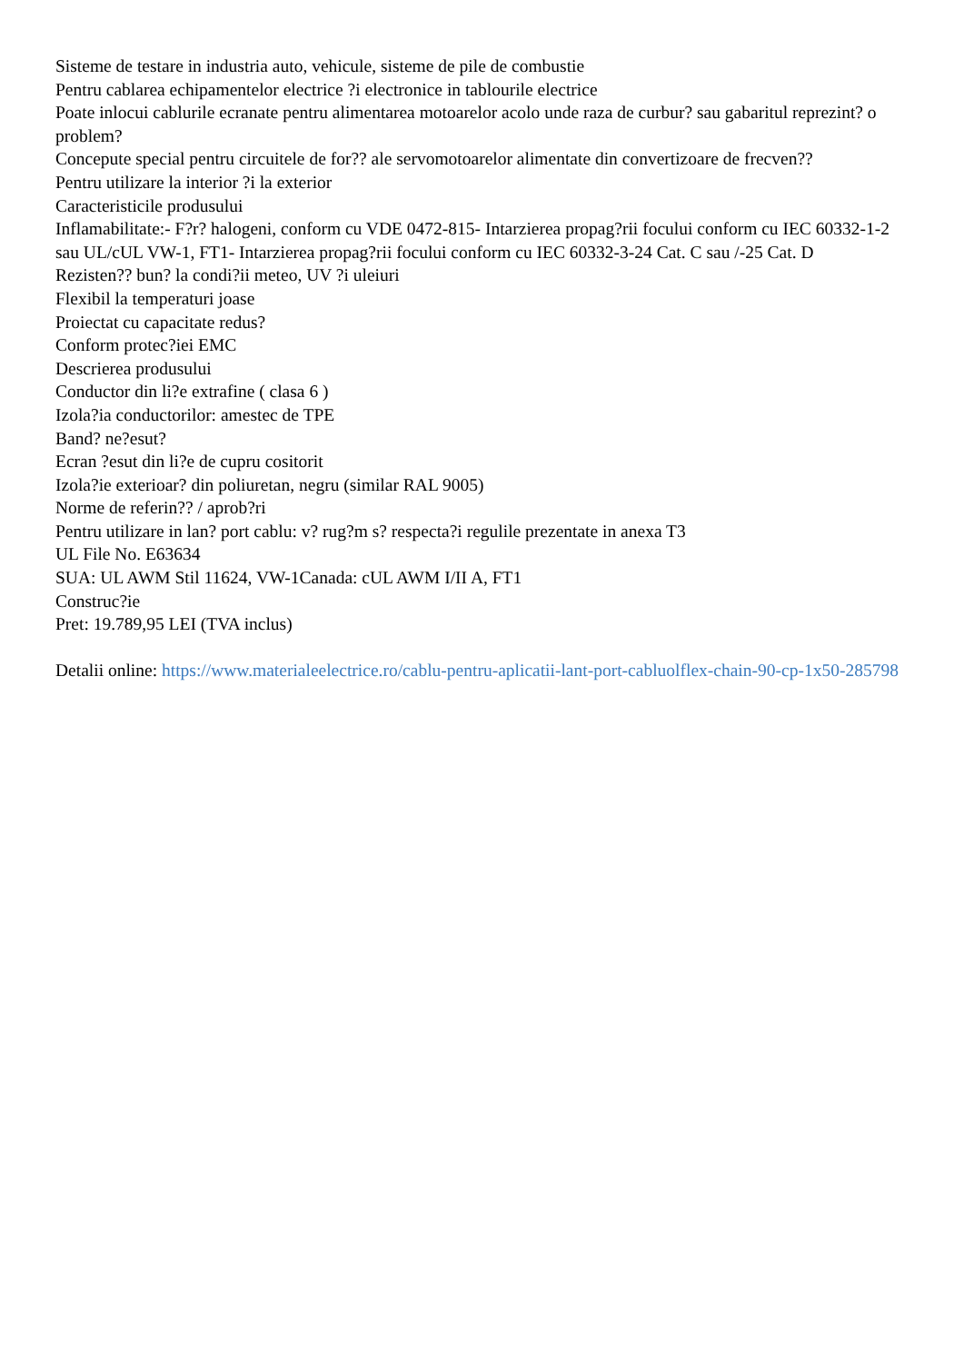Sisteme de testare in industria auto, vehicule, sisteme de pile de combustie
Pentru cablarea echipamentelor electrice ?i electronice in tablourile electrice
Poate inlocui cablurile ecranate pentru alimentarea motoarelor acolo unde raza de curbur? sau gabaritul reprezint? o problem?
Concepute special pentru circuitele de for?? ale servomotoarelor alimentate din convertizoare de frecven??
Pentru utilizare la interior ?i la exterior
Caracteristicile produsului
Inflamabilitate:- F?r? halogeni, conform cu VDE 0472-815- Intarzierea propag?rii focului conform cu IEC 60332-1-2 sau UL/cUL VW-1, FT1- Intarzierea propag?rii focului conform cu IEC 60332-3-24 Cat. C sau /-25 Cat. D
Rezisten?? bun? la condi?ii meteo, UV ?i uleiuri
Flexibil la temperaturi joase
Proiectat cu capacitate redus?
Conform protec?iei EMC
Descrierea produsului
Conductor din li?e extrafine ( clasa 6 )
Izola?ia conductorilor: amestec de TPE
Band? ne?esut?
Ecran ?esut din li?e de cupru cositorit
Izola?ie exterioar? din poliuretan, negru (similar RAL 9005)
Norme de referin?? / aprob?ri
Pentru utilizare in lan? port cablu: v? rug?m s? respecta?i regulile prezentate in anexa T3
UL File No. E63634
SUA: UL AWM Stil 11624, VW-1Canada: cUL AWM I/II A, FT1
Construc?ie
Pret: 19.789,95 LEI (TVA inclus)
Detalii online: https://www.materialeelectrice.ro/cablu-pentru-aplicatii-lant-port-cabluolflex-chain-90-cp-1x50-285798